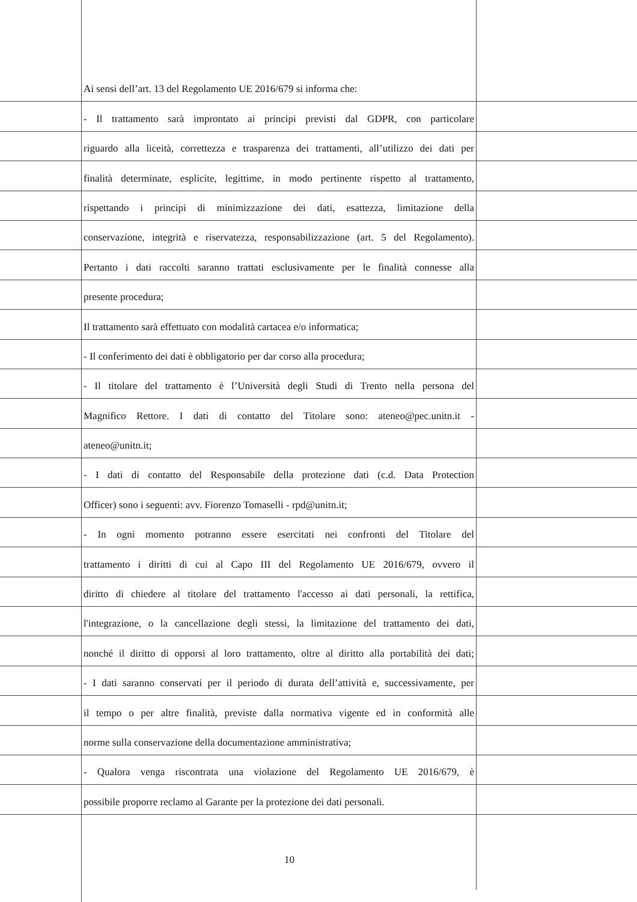Ai sensi dell’art. 13 del Regolamento UE 2016/679 si informa che:
- Il trattamento sarà improntato ai principi previsti dal GDPR, con particolare
riguardo alla liceità, correttezza e trasparenza dei trattamenti, all’utilizzo dei dati per
finalità determinate, esplicite, legittime, in modo pertinente rispetto al trattamento,
rispettando i principi di minimizzazione dei dati, esattezza, limitazione della
conservazione, integrità e riservatezza, responsabilizzazione (art. 5 del Regolamento).
Pertanto i dati raccolti saranno trattati esclusivamente per le finalità connesse alla
presente procedura;
Il trattamento sarà effettuato con modalità cartacea e/o informatica;
- Il conferimento dei dati è obbligatorio per dar corso alla procedura;
- Il titolare del trattamento è l’Università degli Studi di Trento nella persona del
Magnifico Rettore. I dati di contatto del Titolare sono: ateneo@pec.unitn.it -
ateneo@unitn.it;
- I dati di contatto del Responsabile della protezione dati (c.d. Data Protection
Officer) sono i seguenti: avv. Fiorenzo Tomaselli - rpd@unitn.it;
- In ogni momento potranno essere esercitati nei confronti del Titolare del
trattamento i diritti di cui al Capo III del Regolamento UE 2016/679, ovvero il
diritto di chiedere al titolare del trattamento l'accesso ai dati personali, la rettifica,
l'integrazione, o la cancellazione degli stessi, la limitazione del trattamento dei dati,
nonché il diritto di opporsi al loro trattamento, oltre al diritto alla portabilità dei dati;
- I dati saranno conservati per il periodo di durata dell’attività e, successivamente, per
il tempo o per altre finalità, previste dalla normativa vigente ed in conformità alle
norme sulla conservazione della documentazione amministrativa;
- Qualora venga riscontrata una violazione del Regolamento UE 2016/679, è
possibile proporre reclamo al Garante per la protezione dei dati personali.
10